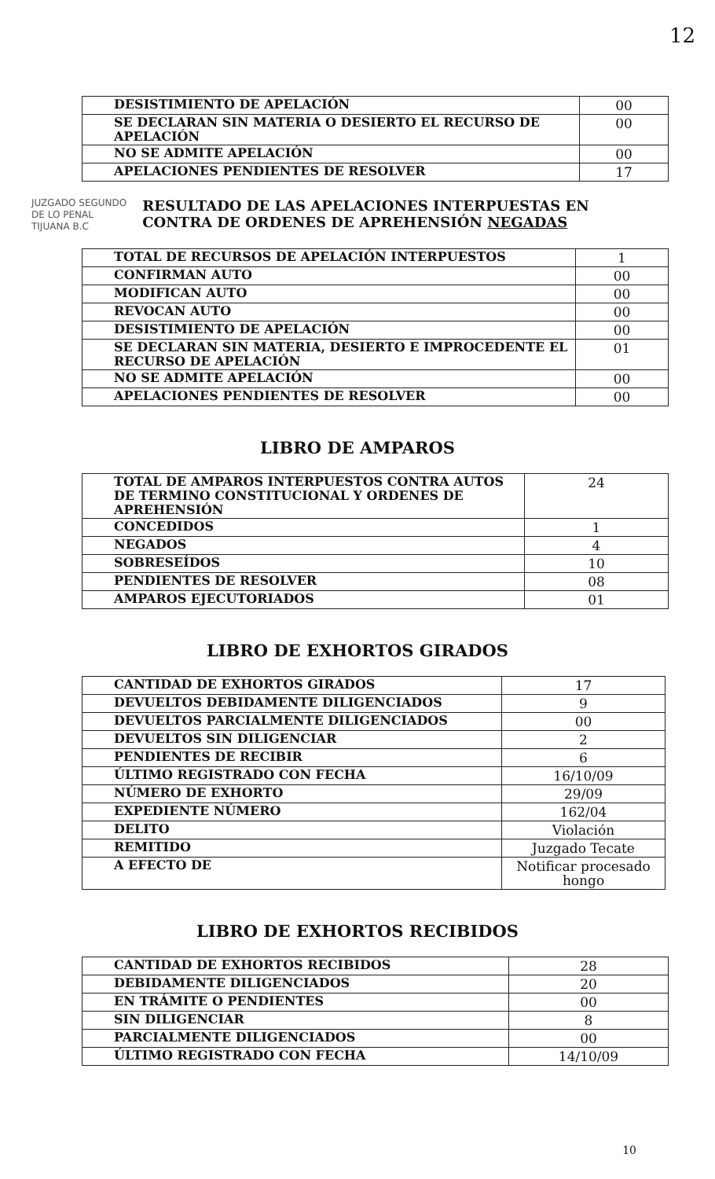12
| DESISTIMIENTO DE APELACIÓN | 00 |
| SE DECLARAN SIN MATERIA O DESIERTO EL RECURSO DE APELACIÓN | 00 |
| NO SE ADMITE APELACIÓN | 00 |
| APELACIONES PENDIENTES DE RESOLVER | 17 |
JUZGADO SEGUNDO
DE LO PENAL
TIJUANA B.C
RESULTADO DE LAS APELACIONES INTERPUESTAS EN
CONTRA DE ORDENES DE APREHENSIÓN NEGADAS
| TOTAL DE RECURSOS DE APELACIÓN INTERPUESTOS | 1 |
| CONFIRMAN AUTO | 00 |
| MODIFICAN AUTO | 00 |
| REVOCAN AUTO | 00 |
| DESISTIMIENTO DE APELACIÓN | 00 |
| SE DECLARAN SIN MATERIA, DESIERTO E IMPROCEDENTE EL RECURSO DE APELACIÓN | 01 |
| NO SE ADMITE APELACIÓN | 00 |
| APELACIONES PENDIENTES DE RESOLVER | 00 |
LIBRO DE AMPAROS
| TOTAL DE AMPAROS INTERPUESTOS CONTRA AUTOS DE TERMINO CONSTITUCIONAL Y ORDENES DE APREHENSIÓN | 24 |
| CONCEDIDOS | 1 |
| NEGADOS | 4 |
| SOBRESEÍDOS | 10 |
| PENDIENTES DE RESOLVER | 08 |
| AMPAROS EJECUTORIADOS | 01 |
LIBRO DE EXHORTOS GIRADOS
| CANTIDAD DE EXHORTOS GIRADOS | 17 |
| DEVUELTOS DEBIDAMENTE DILIGENCIADOS | 9 |
| DEVUELTOS PARCIALMENTE DILIGENCIADOS | 00 |
| DEVUELTOS SIN DILIGENCIAR | 2 |
| PENDIENTES DE RECIBIR | 6 |
| ÚLTIMO REGISTRADO CON FECHA | 16/10/09 |
| NÚMERO DE EXHORTO | 29/09 |
| EXPEDIENTE NÚMERO | 162/04 |
| DELITO | Violación |
| REMITIDO | Juzgado Tecate |
| A EFECTO DE | Notificar procesado hongo |
LIBRO DE EXHORTOS RECIBIDOS
| CANTIDAD DE EXHORTOS RECIBIDOS | 28 |
| DEBIDAMENTE DILIGENCIADOS | 20 |
| EN TRÁMITE O PENDIENTES | 00 |
| SIN DILIGENCIAR | 8 |
| PARCIALMENTE DILIGENCIADOS | 00 |
| ÚLTIMO REGISTRADO CON FECHA | 14/10/09 |
10